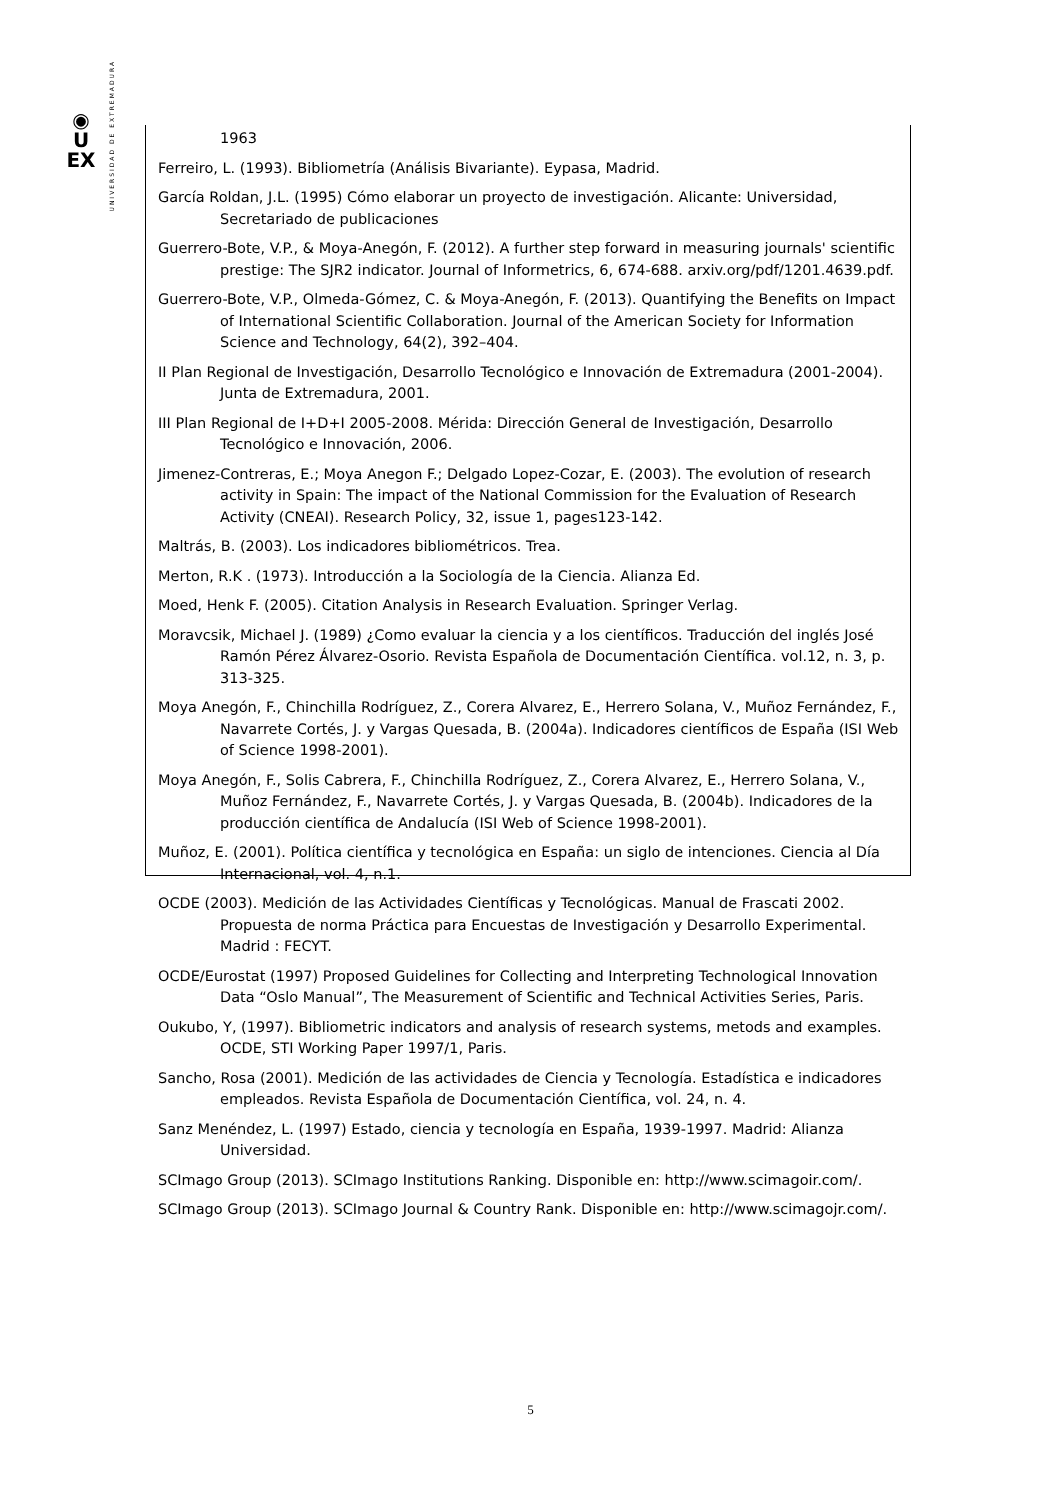◉
U
EX
UNIVERSIDAD DE EXTREMADURA
1963
Ferreiro, L. (1993). Bibliometría (Análisis Bivariante). Eypasa, Madrid.
García Roldan, J.L. (1995) Cómo elaborar un proyecto de investigación. Alicante: Universidad, Secretariado de publicaciones
Guerrero-Bote, V.P., & Moya-Anegón, F. (2012). A further step forward in measuring journals' scientific prestige: The SJR2 indicator. Journal of Informetrics, 6, 674-688. arxiv.org/pdf/1201.4639.pdf.
Guerrero-Bote, V.P., Olmeda-Gómez, C. & Moya-Anegón, F. (2013). Quantifying the Benefits on Impact of International Scientific Collaboration. Journal of the American Society for Information Science and Technology, 64(2), 392–404.
II Plan Regional de Investigación, Desarrollo Tecnológico e Innovación de Extremadura (2001-2004). Junta de Extremadura, 2001.
III Plan Regional de I+D+I 2005-2008. Mérida: Dirección General de Investigación, Desarrollo Tecnológico e Innovación, 2006.
Jimenez-Contreras, E.; Moya Anegon F.; Delgado Lopez-Cozar, E. (2003). The evolution of research activity in Spain: The impact of the National Commission for the Evaluation of Research Activity (CNEAI). Research Policy, 32, issue 1, pages123-142.
Maltrás, B. (2003). Los indicadores bibliométricos. Trea.
Merton, R.K . (1973). Introducción a la Sociología de la Ciencia. Alianza Ed.
Moed, Henk F. (2005). Citation Analysis in Research Evaluation. Springer Verlag.
Moravcsik, Michael J. (1989) ¿Como evaluar la ciencia y a los científicos. Traducción del inglés José Ramón Pérez Álvarez-Osorio. Revista Española de Documentación Científica. vol.12, n. 3, p. 313-325.
Moya Anegón, F., Chinchilla Rodríguez, Z., Corera Alvarez, E., Herrero Solana, V., Muñoz Fernández, F., Navarrete Cortés, J. y Vargas Quesada, B. (2004a). Indicadores científicos de España (ISI Web of Science 1998-2001).
Moya Anegón, F., Solis Cabrera, F., Chinchilla Rodríguez, Z., Corera Alvarez, E., Herrero Solana, V., Muñoz Fernández, F., Navarrete Cortés, J. y Vargas Quesada, B. (2004b). Indicadores de la producción científica de Andalucía (ISI Web of Science 1998-2001).
Muñoz, E. (2001). Política científica y tecnológica en España: un siglo de intenciones. Ciencia al Día Internacional, vol. 4, n.1.
OCDE (2003). Medición de las Actividades Científicas y Tecnológicas. Manual de Frascati 2002. Propuesta de norma Práctica para Encuestas de Investigación y Desarrollo Experimental. Madrid : FECYT.
OCDE/Eurostat (1997) Proposed Guidelines for Collecting and Interpreting Technological Innovation Data “Oslo Manual”, The Measurement of Scientific and Technical Activities Series, Paris.
Oukubo, Y, (1997). Bibliometric indicators and analysis of research systems, metods and examples. OCDE, STI Working Paper 1997/1, Paris.
Sancho, Rosa (2001). Medición de las actividades de Ciencia y Tecnología. Estadística e indicadores empleados. Revista Española de Documentación Científica, vol. 24, n. 4.
Sanz Menéndez, L. (1997) Estado, ciencia y tecnología en España, 1939-1997. Madrid: Alianza Universidad.
SCImago Group (2013). SCImago Institutions Ranking. Disponible en: http://www.scimagoir.com/.
SCImago Group (2013). SCImago Journal & Country Rank. Disponible en: http://www.scimagojr.com/.
5